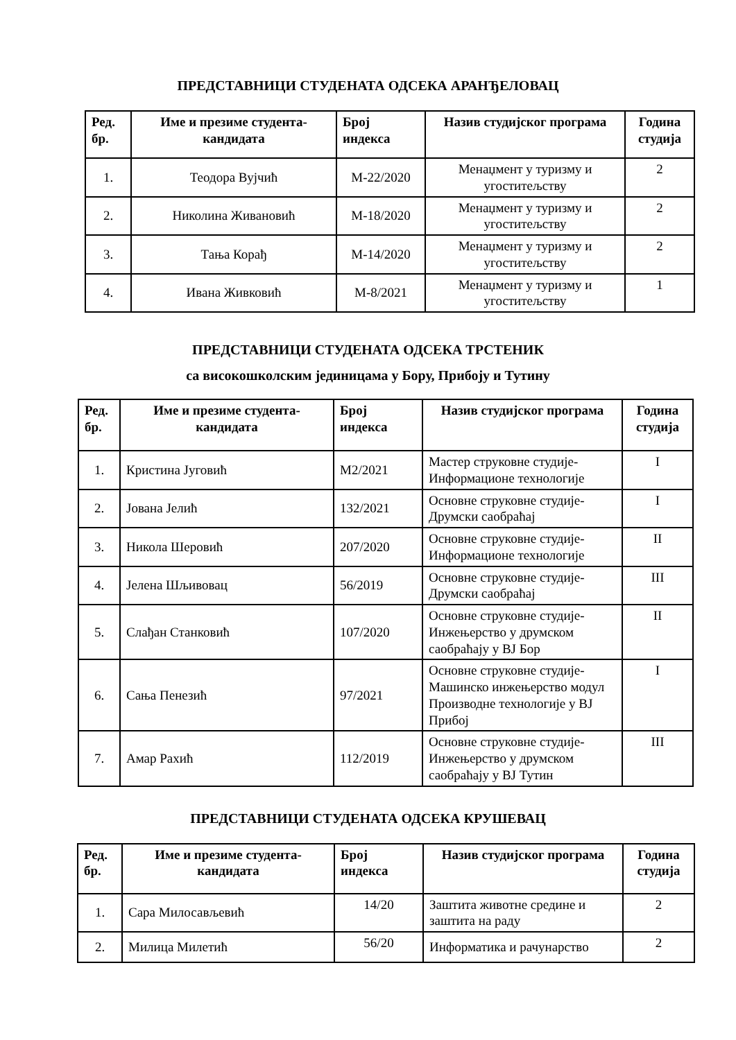ПРЕДСТАВНИЦИ СТУДЕНАТА ОДСЕКА АРАНЂЕЛОВАЦ
| Ред. бр. | Име и презиме студента-кандидата | Број индекса | Назив студијског програма | Година студија |
| --- | --- | --- | --- | --- |
| 1. | Теодора Вујчић | М-22/2020 | Менаџмент у туризму и угоститељству | 2 |
| 2. | Николина Живановић | М-18/2020 | Менаџмент у туризму и угоститељству | 2 |
| 3. | Тања Корађ | М-14/2020 | Менаџмент у туризму и угоститељству | 2 |
| 4. | Ивана Живковић | М-8/2021 | Менаџмент у туризму и угоститељству | 1 |
ПРЕДСТАВНИЦИ СТУДЕНАТА ОДСЕКА ТРСТЕНИК
са високошколским јединицама у Бору, Прибоју и Тутину
| Ред. бр. | Име и презиме студента-кандидата | Број индекса | Назив студијског програма | Година студија |
| --- | --- | --- | --- | --- |
| 1. | Кристина Југовић | М2/2021 | Мастер струковне студије-Информационе технологије | I |
| 2. | Јована Јелић | 132/2021 | Основне струковне студије-Друмски саобраћај | I |
| 3. | Никола Шеровић | 207/2020 | Основне струковне студије-Информационе технологије | II |
| 4. | Јелена Шљивовац | 56/2019 | Основне струковне студије-Друмски саобраћај | III |
| 5. | Слађан Станковић | 107/2020 | Основне струковне студије-Инжењерство у друмском саобраћају у ВЈ Бор | II |
| 6. | Сања Пенезић | 97/2021 | Основне струковне студије-Машинско инжењерство модул Производне технологије у ВЈ Прибој | I |
| 7. | Амар Рахић | 112/2019 | Основне струковне студије-Инжењерство у друмском саобраћају у ВЈ Тутин | III |
ПРЕДСТАВНИЦИ СТУДЕНАТА ОДСЕКА КРУШЕВАЦ
| Ред. бр. | Име и презиме студента-кандидата | Број индекса | Назив студијског програма | Година студија |
| --- | --- | --- | --- | --- |
| 1. | Сара Милосављевић | 14/20 | Заштита животне средине и заштита на раду | 2 |
| 2. | Милица Милетић | 56/20 | Информатика и рачунарство | 2 |